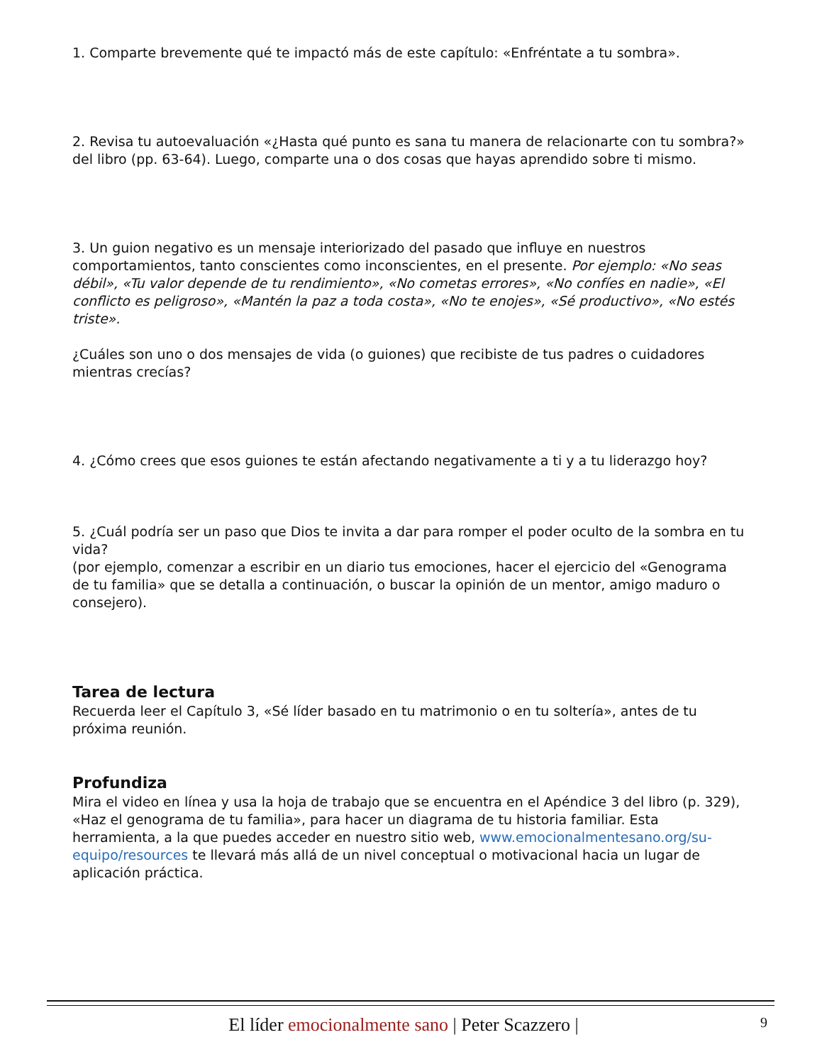1. Comparte brevemente qué te impactó más de este capítulo: «Enfréntate a tu sombra».
2. Revisa tu autoevaluación «¿Hasta qué punto es sana tu manera de relacionarte con tu sombra?» del libro (pp. 63-64). Luego, comparte una o dos cosas que hayas aprendido sobre ti mismo.
3. Un guion negativo es un mensaje interiorizado del pasado que influye en nuestros comportamientos, tanto conscientes como inconscientes, en el presente. Por ejemplo: «No seas débil», «Tu valor depende de tu rendimiento», «No cometas errores», «No confíes en nadie», «El conflicto es peligroso», «Mantén la paz a toda costa», «No te enojes», «Sé productivo», «No estés triste».
¿Cuáles son uno o dos mensajes de vida (o guiones) que recibiste de tus padres o cuidadores mientras crecías?
4. ¿Cómo crees que esos guiones te están afectando negativamente a ti y a tu liderazgo hoy?
5. ¿Cuál podría ser un paso que Dios te invita a dar para romper el poder oculto de la sombra en tu vida?
(por ejemplo, comenzar a escribir en un diario tus emociones, hacer el ejercicio del «Genograma de tu familia» que se detalla a continuación, o buscar la opinión de un mentor, amigo maduro o consejero).
Tarea de lectura
Recuerda leer el Capítulo 3, «Sé líder basado en tu matrimonio o en tu soltería», antes de tu próxima reunión.
Profundiza
Mira el video en línea y usa la hoja de trabajo que se encuentra en el Apéndice 3 del libro (p. 329), «Haz el genograma de tu familia», para hacer un diagrama de tu historia familiar. Esta herramienta, a la que puedes acceder en nuestro sitio web, www.emocionalmentesano.org/su-equipo/resources te llevará más allá de un nivel conceptual o motivacional hacia un lugar de aplicación práctica.
El líder emocionalmente sano | Peter Scazzero | 9